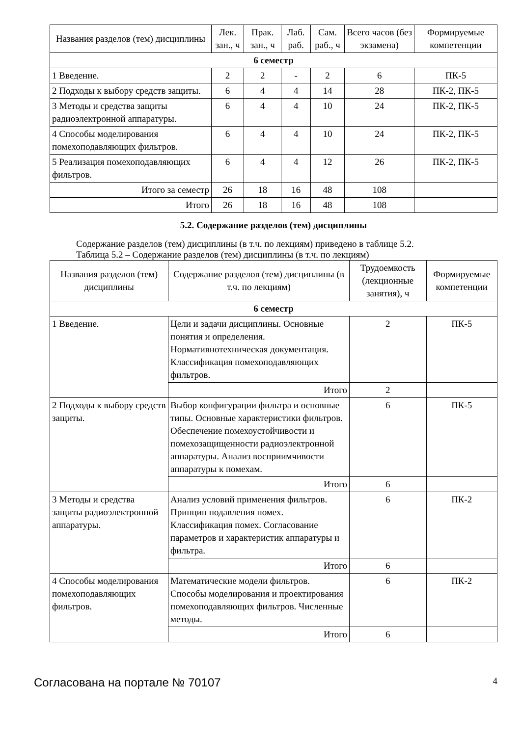| Названия разделов (тем) дисциплины | Лек. зан., ч | Прак. зан., ч | Лаб. раб. | Сам. раб., ч | Всего часов (без экзамена) | Формируемые компетенции |
| --- | --- | --- | --- | --- | --- | --- |
| 6 семестр | | | | | | |
| 1 Введение. | 2 | 2 | - | 2 | 6 | ПК-5 |
| 2 Подходы к выбору средств защиты. | 6 | 4 | 4 | 14 | 28 | ПК-2, ПК-5 |
| 3 Методы и средства защиты радиоэлектронной аппаратуры. | 6 | 4 | 4 | 10 | 24 | ПК-2, ПК-5 |
| 4 Способы моделирования помехоподавляющих фильтров. | 6 | 4 | 4 | 10 | 24 | ПК-2, ПК-5 |
| 5 Реализация помехоподавляющих фильтров. | 6 | 4 | 4 | 12 | 26 | ПК-2, ПК-5 |
| Итого за семестр | 26 | 18 | 16 | 48 | 108 | |
| Итого | 26 | 18 | 16 | 48 | 108 | |
5.2. Содержание разделов (тем) дисциплины
Содержание разделов (тем) дисциплины (в т.ч. по лекциям) приведено в таблице 5.2.
Таблица 5.2 – Содержание разделов (тем) дисциплины (в т.ч. по лекциям)
| Названия разделов (тем) дисциплины | Содержание разделов (тем) дисциплины (в т.ч. по лекциям) | Трудоемкость (лекционные занятия), ч | Формируемые компетенции |
| --- | --- | --- | --- |
| 6 семестр | | | |
| 1 Введение. | Цели и задачи дисциплины. Основные понятия и определения. Нормативнотехническая документация. Классификация помехоподавляющих фильтров. | 2 | ПК-5 |
| | Итого | 2 | |
| 2 Подходы к выбору средств защиты. | Выбор конфигурации фильтра и основные типы. Основные характеристики фильтров. Обеспечение помехоустойчивости и помехозащищенности радиоэлектронной аппаратуры. Анализ восприимчивости аппаратуры к помехам. | 6 | ПК-5 |
| | Итого | 6 | |
| 3 Методы и средства защиты радиоэлектронной аппаратуры. | Анализ условий применения фильтров. Принцип подавления помех. Классификация помех. Согласование параметров и характеристик аппаратуры и фильтра. | 6 | ПК-2 |
| | Итого | 6 | |
| 4 Способы моделирования помехоподавляющих фильтров. | Математические модели фильтров. Способы моделирования и проектирования помехоподавляющих фильтров. Численные методы. | 6 | ПК-2 |
| | Итого | 6 | |
Согласована на портале № 70107 4